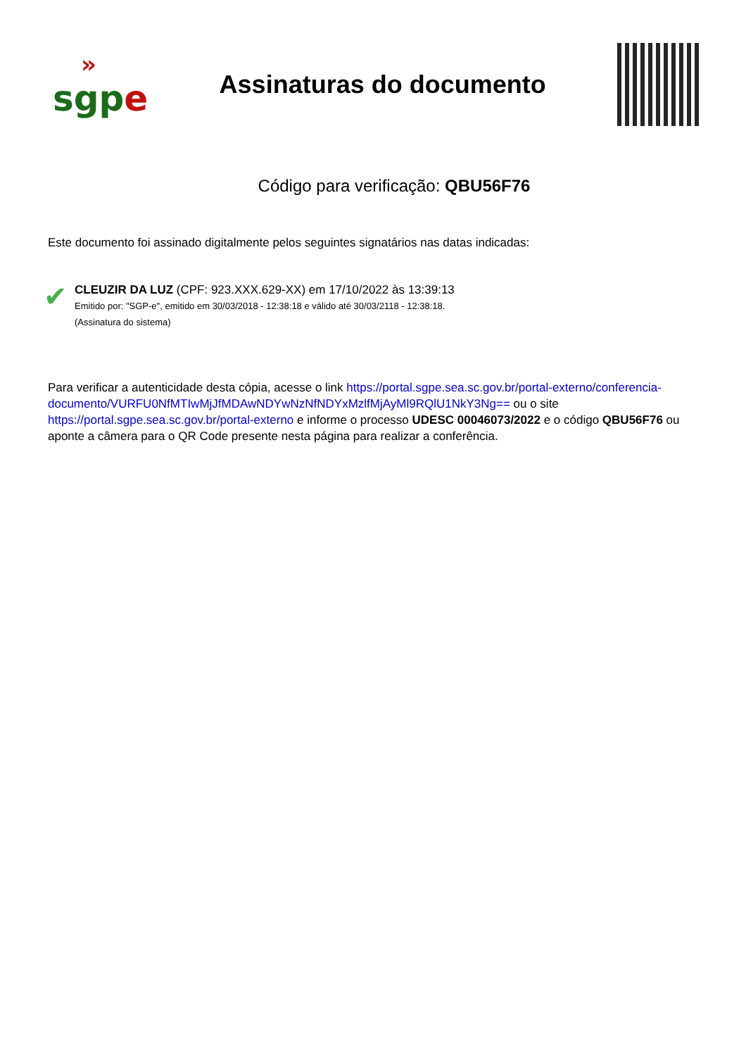»
sgpe
Assinaturas do documento
Código para verificação: QBU56F76
Este documento foi assinado digitalmente pelos seguintes signatários nas datas indicadas:
✔
CLEUZIR DA LUZ (CPF: 923.XXX.629-XX) em 17/10/2022 às 13:39:13
Emitido por: "SGP-e", emitido em 30/03/2018 - 12:38:18 e válido até 30/03/2118 - 12:38:18.
(Assinatura do sistema)
Para verificar a autenticidade desta cópia, acesse o link https://portal.sgpe.sea.sc.gov.br/portal-externo/conferencia-documento/VURFU0NfMTIwMjJfMDAwNDYwNzNfNDYxMzlfMjAyMl9RQlU1NkY3Ng== ou o site https://portal.sgpe.sea.sc.gov.br/portal-externo e informe o processo UDESC 00046073/2022 e o código QBU56F76 ou aponte a câmera para o QR Code presente nesta página para realizar a conferência.